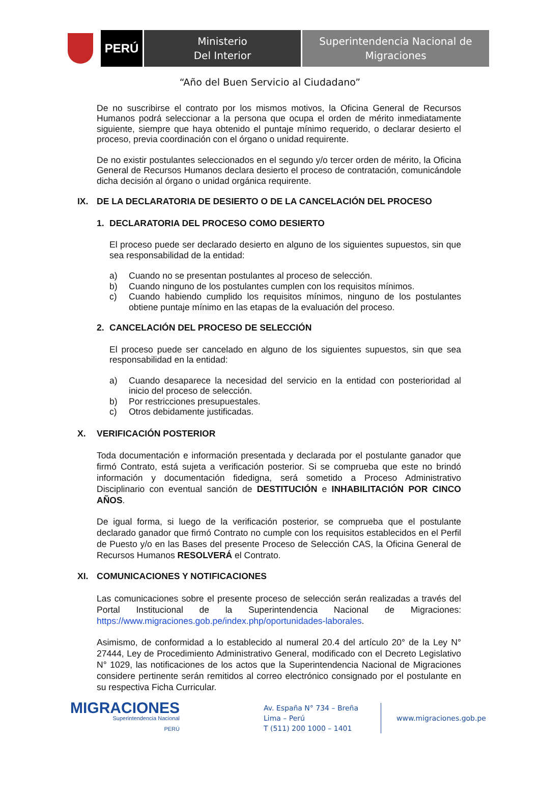PERÚ
Ministerio
Del Interior
Superintendencia Nacional de
Migraciones
“Año del Buen Servicio al Ciudadano”
De no suscribirse el contrato por los mismos motivos, la Oficina General de Recursos Humanos podrá seleccionar a la persona que ocupa el orden de mérito inmediatamente siguiente, siempre que haya obtenido el puntaje mínimo requerido, o declarar desierto el proceso, previa coordinación con el órgano o unidad requirente.
De no existir postulantes seleccionados en el segundo y/o tercer orden de mérito, la Oficina General de Recursos Humanos declara desierto el proceso de contratación, comunicándole dicha decisión al órgano o unidad orgánica requirente.
IX. DE LA DECLARATORIA DE DESIERTO O DE LA CANCELACIÓN DEL PROCESO
1. DECLARATORIA DEL PROCESO COMO DESIERTO
El proceso puede ser declarado desierto en alguno de los siguientes supuestos, sin que sea responsabilidad de la entidad:
a) Cuando no se presentan postulantes al proceso de selección.
b) Cuando ninguno de los postulantes cumplen con los requisitos mínimos.
c) Cuando habiendo cumplido los requisitos mínimos, ninguno de los postulantes obtiene puntaje mínimo en las etapas de la evaluación del proceso.
2. CANCELACIÓN DEL PROCESO DE SELECCIÓN
El proceso puede ser cancelado en alguno de los siguientes supuestos, sin que sea responsabilidad en la entidad:
a) Cuando desaparece la necesidad del servicio en la entidad con posterioridad al inicio del proceso de selección.
b) Por restricciones presupuestales.
c) Otros debidamente justificadas.
X. VERIFICACIÓN POSTERIOR
Toda documentación e información presentada y declarada por el postulante ganador que firmó Contrato, está sujeta a verificación posterior. Si se comprueba que este no brindó información y documentación fidedigna, será sometido a Proceso Administrativo Disciplinario con eventual sanción de DESTITUCIÓN e INHABILITACIÓN POR CINCO AÑOS.
De igual forma, si luego de la verificación posterior, se comprueba que el postulante declarado ganador que firmó Contrato no cumple con los requisitos establecidos en el Perfil de Puesto y/o en las Bases del presente Proceso de Selección CAS, la Oficina General de Recursos Humanos RESOLVERÁ el Contrato.
XI. COMUNICACIONES Y NOTIFICACIONES
Las comunicaciones sobre el presente proceso de selección serán realizadas a través del Portal Institucional de la Superintendencia Nacional de Migraciones: https://www.migraciones.gob.pe/index.php/oportunidades-laborales.
Asimismo, de conformidad a lo establecido al numeral 20.4 del artículo 20° de la Ley N° 27444, Ley de Procedimiento Administrativo General, modificado con el Decreto Legislativo N° 1029, las notificaciones de los actos que la Superintendencia Nacional de Migraciones considere pertinente serán remitidos al correo electrónico consignado por el postulante en su respectiva Ficha Curricular.
MIGRACIONES
Superintendencia Nacional
PERÚ
Av. España N° 734 – Breña
Lima – Perú
T (511) 200 1000 – 1401
www.migraciones.gob.pe